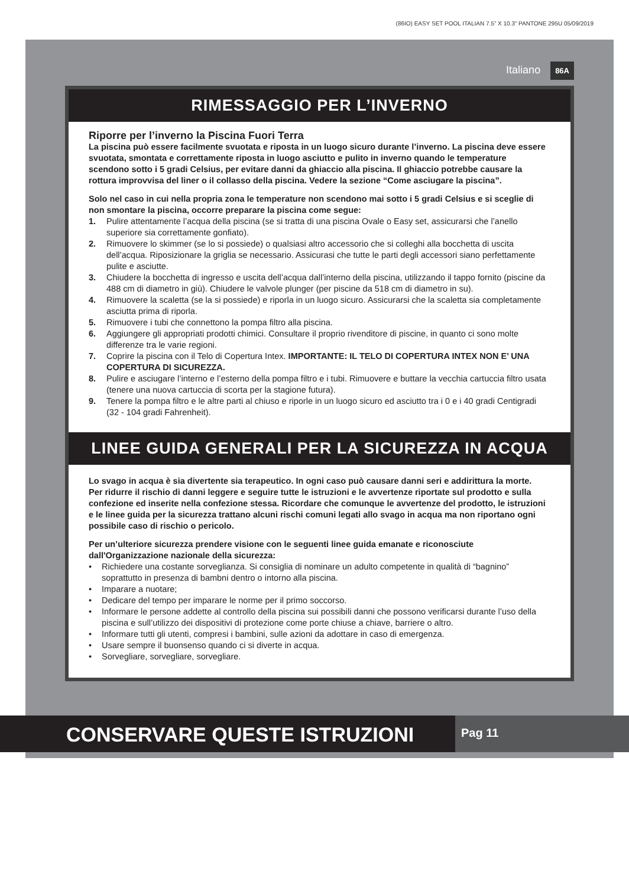(86IO) EASY SET POOL ITALIAN 7.5” X 10.3” PANTONE 295U 05/09/2019
Italiano 86A
RIMESSAGGIO PER L’INVERNO
Riporre per l’inverno la Piscina Fuori Terra
La piscina può essere facilmente svuotata e riposta in un luogo sicuro durante l’inverno. La piscina deve essere svuotata, smontata e correttamente riposta in luogo asciutto e pulito in inverno quando le temperature scendono sotto i 5 gradi Celsius, per evitare danni da ghiaccio alla piscina. Il ghiaccio potrebbe causare la rottura improvvisa del liner o il collasso della piscina. Vedere la sezione “Come asciugare la piscina”.
Solo nel caso in cui nella propria zona le temperature non scendono mai sotto i 5 gradi Celsius e si sceglie di non smontare la piscina, occorre preparare la piscina come segue:
1. Pulire attentamente l’acqua della piscina (se si tratta di una piscina Ovale o Easy set, assicurarsi che l’anello superiore sia correttamente gonfiato).
2. Rimuovere lo skimmer (se lo si possiede) o qualsiasi altro accessorio che si colleghi alla bocchetta di uscita dell’acqua. Riposizionare la griglia se necessario. Assicurasi che tutte le parti degli accessori siano perfettamente pulite e asciutte.
3. Chiudere la bocchetta di ingresso e uscita dell’acqua dall’interno della piscina, utilizzando il tappo fornito (piscine da 488 cm di diametro in giù). Chiudere le valvole plunger (per piscine da 518 cm di diametro in su).
4. Rimuovere la scaletta (se la si possiede) e riporla in un luogo sicuro. Assicurarsi che la scaletta sia completamente asciutta prima di riporla.
5. Rimuovere i tubi che connettono la pompa filtro alla piscina.
6. Aggiungere gli appropriati prodotti chimici. Consultare il proprio rivenditore di piscine, in quanto ci sono molte differenze tra le varie regioni.
7. Coprire la piscina con il Telo di Copertura Intex. IMPORTANTE: IL TELO DI COPERTURA INTEX NON E’ UNA COPERTURA DI SICUREZZA.
8. Pulire e asciugare l’interno e l’esterno della pompa filtro e i tubi. Rimuovere e buttare la vecchia cartuccia filtro usata (tenere una nuova cartuccia di scorta per la stagione futura).
9. Tenere la pompa filtro e le altre parti al chiuso e riporle in un luogo sicuro ed asciutto tra i 0 e i 40 gradi Centigradi (32 - 104 gradi Fahrenheit).
LINEE GUIDA GENERALI PER LA SICUREZZA IN ACQUA
Lo svago in acqua è sia divertente sia terapeutico. In ogni caso può causare danni seri e addirittura la morte. Per ridurre il rischio di danni leggere e seguire tutte le istruzioni e le avvertenze riportate sul prodotto e sulla confezione ed inserite nella confezione stessa. Ricordare che comunque le avvertenze del prodotto, le istruzioni e le linee guida per la sicurezza trattano alcuni rischi comuni legati allo svago in acqua ma non riportano ogni possibile caso di rischio o pericolo.
Per un’ulteriore sicurezza prendere visione con le seguenti linee guida emanate e riconosciute dall'Organizzazione nazionale della sicurezza:
• Richiedere una costante sorveglianza. Si consiglia di nominare un adulto competente in qualità di “bagnino” soprattutto in presenza di bambni dentro o intorno alla piscina.
• Imparare a nuotare;
• Dedicare del tempo per imparare le norme per il primo soccorso.
• Informare le persone addette al controllo della piscina sui possibili danni che possono verificarsi durante l’uso della piscina e sull’utilizzo dei dispositivi di protezione come porte chiuse a chiave, barriere o altro.
• Informare tutti gli utenti, compresi i bambini, sulle azioni da adottare in caso di emergenza.
• Usare sempre il buonsenso quando ci si diverte in acqua.
• Sorvegliare, sorvegliare, sorvegliare.
CONSERVARE QUESTE ISTRUZIONI
Pag 11